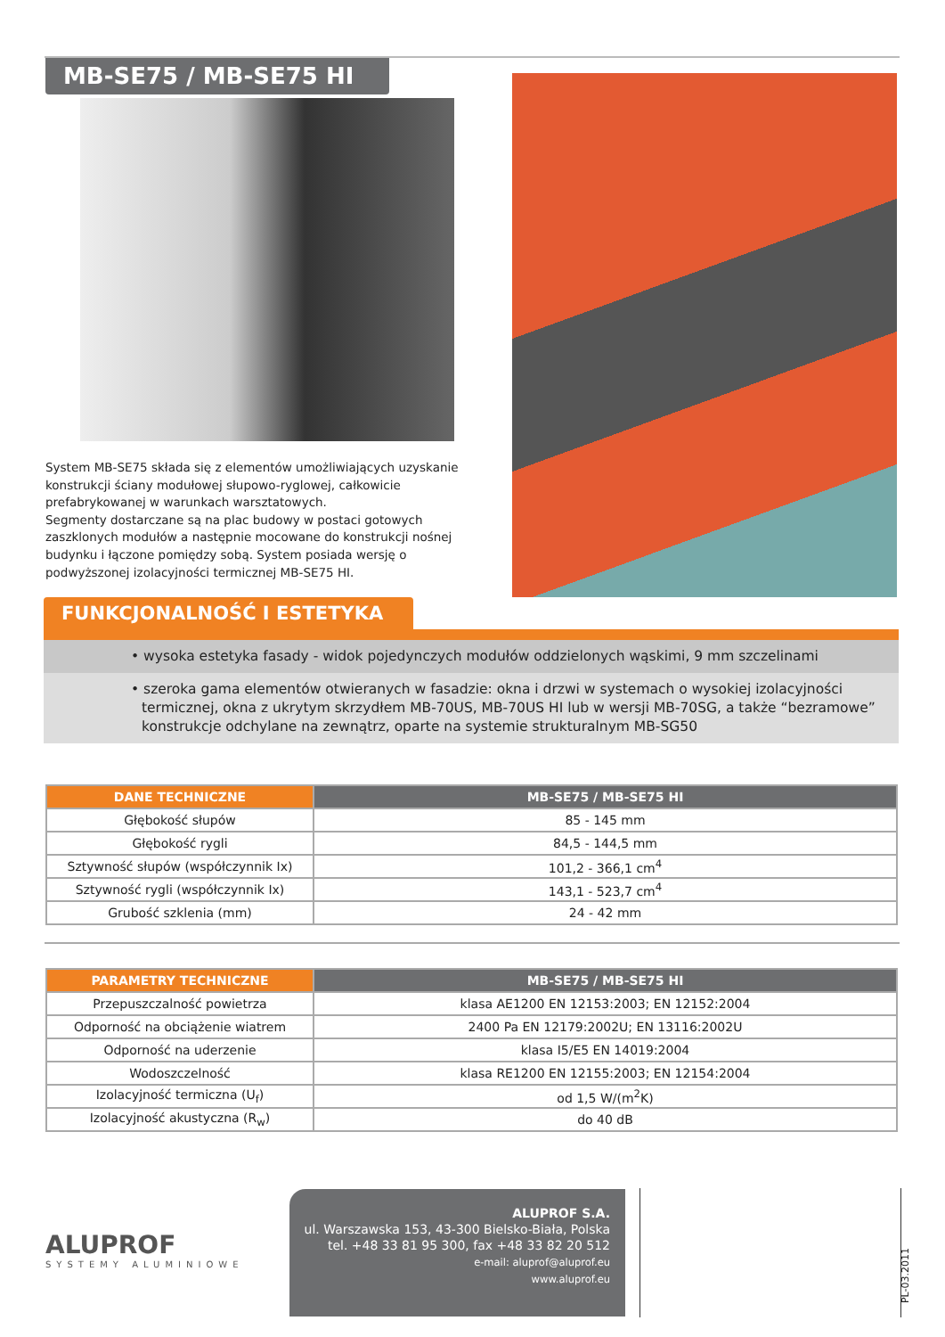MB-SE75 / MB-SE75 HI
System MB-SE75 składa się z elementów umożliwiających uzyskanie konstrukcji ściany modułowej słupowo-ryglowej, całkowicie prefabrykowanej w warunkach warsztatowych.
Segmenty dostarczane są na plac budowy w postaci gotowych zaszklonych modułów a następnie mocowane do konstrukcji nośnej budynku i łączone pomiędzy sobą. System posiada wersję o podwyższonej izolacyjności termicznej MB-SE75 HI.
FUNKCJONALNOŚĆ I ESTETYKA
• wysoka estetyka fasady - widok pojedynczych modułów oddzielonych wąskimi, 9 mm szczelinami
• szeroka gama elementów otwieranych w fasadzie: okna i drzwi w systemach o wysokiej izolacyjności termicznej, okna z ukrytym skrzydłem MB-70US, MB-70US HI lub w wersji MB-70SG, a także “bezramowe” konstrukcje odchylane na zewnątrz, oparte na systemie strukturalnym MB-SG50
| DANE TECHNICZNE | MB-SE75 / MB-SE75 HI |
| --- | --- |
| Głębokość słupów | 85 - 145 mm |
| Głębokość rygli | 84,5 - 144,5 mm |
| Sztywność słupów (współczynnik Ix) | 101,2 - 366,1 cm<sup>4</sup> |
| Sztywność rygli (współczynnik Ix) | 143,1 - 523,7 cm<sup>4</sup> |
| Grubość szklenia (mm) | 24 - 42 mm |
| PARAMETRY TECHNICZNE | MB-SE75 / MB-SE75 HI |
| --- | --- |
| Przepuszczalność powietrza | klasa AE1200 EN 12153:2003; EN 12152:2004 |
| Odporność na obciążenie wiatrem | 2400 Pa EN 12179:2002U; EN 13116:2002U |
| Odporność na uderzenie | klasa I5/E5 EN 14019:2004 |
| Wodoszczelność | klasa RE1200 EN 12155:2003; EN 12154:2004 |
| Izolacyjność termiczna (U<sub>f</sub>) | od 1,5 W/(m<sup>2</sup>K) |
| Izolacyjność akustyczna (R<sub>w</sub>) | do 40 dB |
ALUPROF
SYSTEMY ALUMINIOWE
ALUPROF S.A.
ul. Warszawska 153, 43-300 Bielsko-Biała, Polska
tel. +48 33 81 95 300, fax +48 33 82 20 512
e-mail: aluprof@aluprof.eu
www.aluprof.eu
PL-03.2011